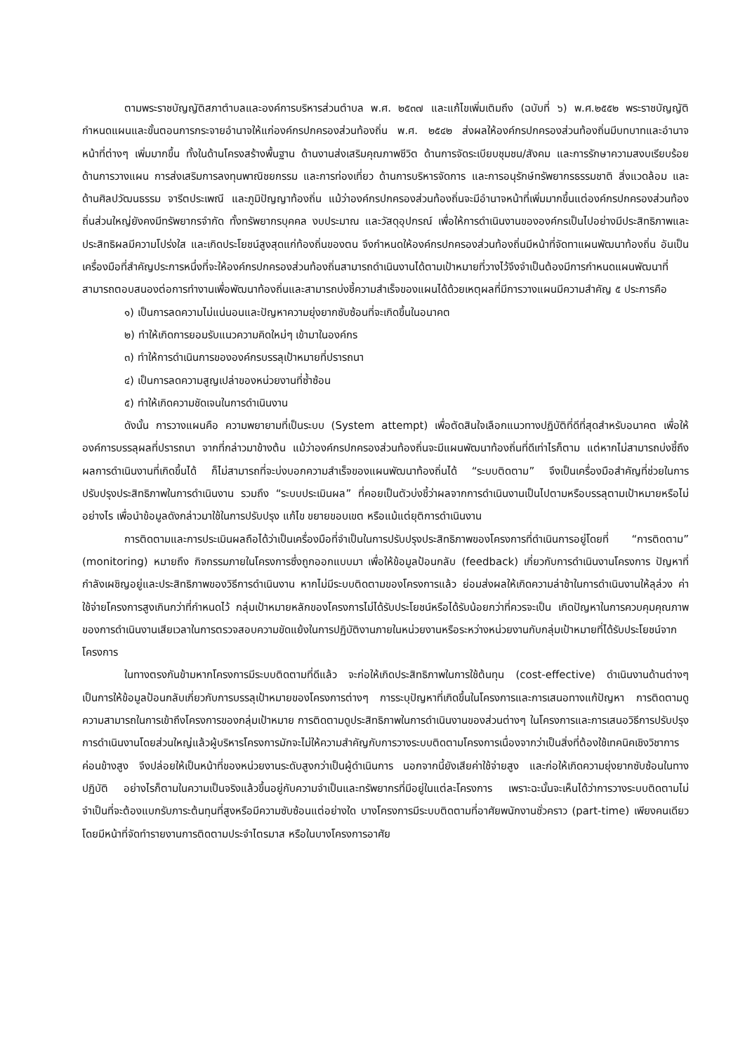ตามพระราชบัญญัติสภาตำบลและองค์การบริหารส่วนตำบล พ.ศ. ๒๕๓๗ และแก้ไขเพิ่มเติมถึง (ฉบับที่ ๖) พ.ศ.๒๕๕๒ พระราชบัญญัติกำหนดแผนและขั้นตอนการกระจายอำนาจให้แก่องค์กรปกครองส่วนท้องถิ่น พ.ศ. ๒๕๔๒ ส่งผลให้องค์กรปกครองส่วนท้องถิ่นมีบทบาทและอำนาจหน้าที่ต่างๆ เพิ่มมากขึ้น ทั้งในด้านโครงสร้างพื้นฐาน ด้านงานส่งเสริมคุณภาพชีวิต ด้านการจัดระเบียบชุมชน/สังคม และการรักษาความสงบเรียบร้อย ด้านการวางแผน การส่งเสริมการลงทุนพาณิชยกรรม และการท่องเที่ยว ด้านการบริหารจัดการ และการอนุรักษ์ทรัพยากรธรรมชาติ สิ่งแวดล้อม และด้านศิลปวัฒนธรรม จารีตประเพณี และภูมิปัญญาท้องถิ่น แม้ว่าองค์กรปกครองส่วนท้องถิ่นจะมีอำนาจหน้าที่เพิ่มมากขึ้นแต่องค์กรปกครองส่วนท้องถิ่นส่วนใหญ่ยังคงมีทรัพยากรจำกัด ทั้งทรัพยากรบุคคล งบประมาณ และวัสดุอุปกรณ์ เพื่อให้การดำเนินงานขององค์กรเป็นไปอย่างมีประสิทธิภาพและประสิทธิผลมีความโปร่งใส และเกิดประโยชน์สูงสุดแก่ท้องถิ่นของตน จึงกำหนดให้องค์กรปกครองส่วนท้องถิ่นมีหน้าที่จัดทาแผนพัฒนาท้องถิ่น อันเป็นเครื่องมือที่สำคัญประการหนึ่งที่จะให้องค์กรปกครองส่วนท้องถิ่นสามารถดำเนินงานได้ตามเป้าหมายที่วางไว้จึงจำเป็นต้องมีการกำหนดแผนพัฒนาที่สามารถตอบสนองต่อการทำงานเพื่อพัฒนาท้องถิ่นและสามารถบ่งชี้ความสำเร็จของแผนได้ด้วยเหตุผลที่มีการวางแผนมีความสำคัญ ๕ ประการคือ
๑) เป็นการลดความไม่แน่นอนและปัญหาความยุ่งยากซับซ้อนที่จะเกิดขึ้นในอนาคต
๒) ทำให้เกิดการยอมรับแนวความคิดใหม่ๆ เข้ามาในองค์กร
๓) ทำให้การดำเนินการขององค์กรบรรลุเป้าหมายที่ปรารถนา
๔) เป็นการลดความสูญเปล่าของหน่วยงานที่ซ้ำซ้อน
๕) ทำให้เกิดความชัดเจนในการดำเนินงาน
ดังนั้น การวางแผนคือ ความพยายามที่เป็นระบบ (System attempt) เพื่อตัดสินใจเลือกแนวทางปฏิบัติที่ดีที่สุดสำหรับอนาคต เพื่อให้องค์การบรรลุผลที่ปรารถนา จากที่กล่าวมาข้างต้น แม้ว่าองค์กรปกครองส่วนท้องถิ่นจะมีแผนพัฒนาท้องถิ่นที่ดีเท่าไรก็ตาม แต่หากไม่สามารถบ่งชี้ถึงผลการดำเนินงานที่เกิดขึ้นได้ ก็ไม่สามารถที่จะบ่งบอกความสำเร็จของแผนพัฒนาท้องถิ่นได้ “ระบบติดตาม” จึงเป็นเครื่องมือสำคัญที่ช่วยในการปรับปรุงประสิทธิภาพในการดำเนินงาน รวมถึง “ระบบประเมินผล” ที่คอยเป็นตัวบ่งชี้ว่าผลจากการดำเนินงานเป็นไปตามหรือบรรลุตามเป้าหมายหรือไม่อย่างไร เพื่อนำข้อมูลดังกล่าวมาใช้ในการปรับปรุง แก้ไข ขยายขอบเขต หรือแม้แต่ยุติการดำเนินงาน
การติดตามและการประเมินผลถือได้ว่าเป็นเครื่องมือที่จำเป็นในการปรับปรุงประสิทธิภาพของโครงการที่ดำเนินการอยู่โดยที่ “การติดตาม” (monitoring) หมายถึง กิจกรรมภายในโครงการซึ่งถูกออกแบบมา เพื่อให้ข้อมูลป้อนกลับ (feedback) เกี่ยวกับการดำเนินงานโครงการ ปัญหาที่กำลังเผชิญอยู่และประสิทธิภาพของวิธีการดำเนินงาน หากไม่มีระบบติดตามของโครงการแล้ว ย่อมส่งผลให้เกิดความล่าช้าในการดำเนินงานให้ลุล่วง ค่าใช้จ่ายโครงการสูงเกินกว่าที่กำหนดไว้ กลุ่มเป้าหมายหลักของโครงการไม่ได้รับประโยชน์หรือได้รับน้อยกว่าที่ควรจะเป็น เกิดปัญหาในการควบคุมคุณภาพของการดำเนินงานเสียเวลาในการตรวจสอบความขัดแย้งในการปฏิบัติงานภายในหน่วยงานหรือระหว่างหน่วยงานกับกลุ่มเป้าหมายที่ได้รับประโยชน์จากโครงการ
ในทางตรงกันข้ามหากโครงการมีระบบติดตามที่ดีแล้ว จะก่อให้เกิดประสิทธิภาพในการใช้ต้นทุน (cost-effective) ดำเนินงานด้านต่างๆ เป็นการให้ข้อมูลป้อนกลับเกี่ยวกับการบรรลุเป้าหมายของโครงการต่างๆ การระบุปัญหาที่เกิดขึ้นในโครงการและการเสนอทางแก้ปัญหา การติดตามดูความสามารถในการเข้าถึงโครงการของกลุ่มเป้าหมาย การติดตามดูประสิทธิภาพในการดำเนินงานของส่วนต่างๆ ในโครงการและการเสนอวิธีการปรับปรุงการดำเนินงานโดยส่วนใหญ่แล้วผู้บริหารโครงการมักจะไม่ให้ความสำคัญกับการวางระบบติดตามโครงการเนื่องจากว่าเป็นสิ่งที่ต้องใช้เทคนิคเชิงวิชาการค่อนข้างสูง จึงปล่อยให้เป็นหน้าที่ของหน่วยงานระดับสูงกว่าเป็นผู้ดำเนินการ นอกจากนี้ยังเสียค่าใช้จ่ายสูง และก่อให้เกิดความยุ่งยากซับซ้อนในทางปฏิบัติ อย่างไรก็ตามในความเป็นจริงแล้วขึ้นอยู่กับความจำเป็นและทรัพยากรที่มีอยู่ในแต่ละโครงการ เพราะฉะนั้นจะเห็นได้ว่าการวางระบบติดตามไม่จำเป็นที่จะต้องแบกรับภาระต้นทุนที่สูงหรือมีความซับซ้อนแต่อย่างใด บางโครงการมีระบบติดตามที่อาศัยพนักงานชั่วคราว (part-time) เพียงคนเดียวโดยมีหน้าที่จัดทำรายงานการติดตามประจำไตรมาส หรือในบางโครงการอาศัย